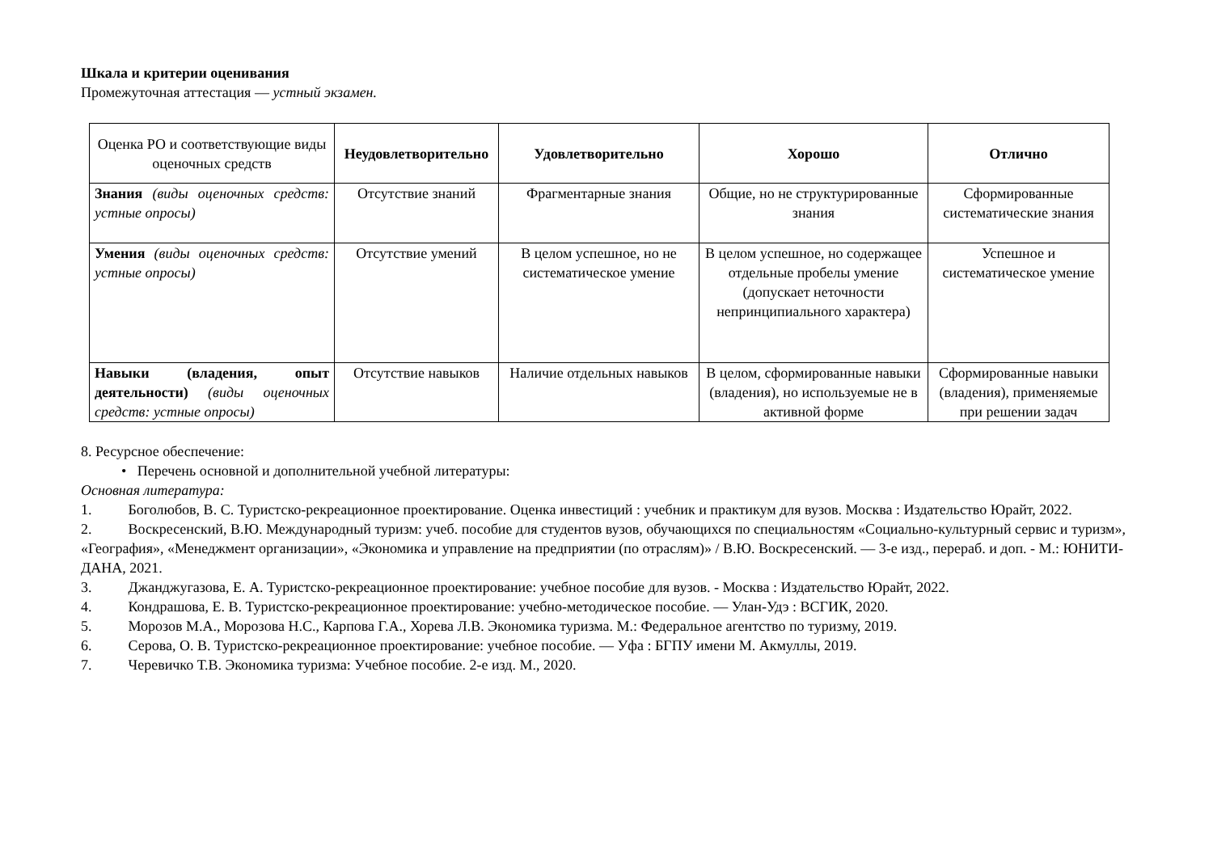Шкала и критерии оценивания
Промежуточная аттестация — устный экзамен.
| Оценка РО и соответствующие виды оценочных средств | Неудовлетворительно | Удовлетворительно | Хорошо | Отлично |
| --- | --- | --- | --- | --- |
| Знания (виды оценочных средств: устные опросы) | Отсутствие знаний | Фрагментарные знания | Общие, но не структурированные знания | Сформированные систематические знания |
| Умения (виды оценочных средств: устные опросы) | Отсутствие умений | В целом успешное, но не систематическое умение | В целом успешное, но содержащее отдельные пробелы умение (допускает неточности непринципиального характера) | Успешное и систематическое умение |
| Навыки (владения, опыт деятельности) (виды оценочных средств: устные опросы) | Отсутствие навыков | Наличие отдельных навыков | В целом, сформированные навыки (владения), но используемые не в активной форме | Сформированные навыки (владения), применяемые при решении задач |
8. Ресурсное обеспечение:
• Перечень основной и дополнительной учебной литературы:
Основная литература:
1. Боголюбов, В. С. Туристско-рекреационное проектирование. Оценка инвестиций : учебник и практикум для вузов. Москва : Издательство Юрайт, 2022.
2. Воскресенский, В.Ю. Международный туризм: учеб. пособие для студентов вузов, обучающихся по специальностям «Социально-культурный сервис и туризм», «География», «Менеджмент организации», «Экономика и управление на предприятии (по отраслям)» / В.Ю. Воскресенский. — 3-е изд., перераб. и доп. - М.: ЮНИТИ-ДАНА, 2021.
3. Джанджугазова, Е. А. Туристско-рекреационное проектирование: учебное пособие для вузов. - Москва : Издательство Юрайт, 2022.
4. Кондрашова, Е. В. Туристско-рекреационное проектирование: учебно-методическое пособие. — Улан-Удэ : ВСГИК, 2020.
5. Морозов М.А., Морозова Н.С., Карпова Г.А., Хорева Л.В. Экономика туризма. М.: Федеральное агентство по туризму, 2019.
6. Серова, О. В. Туристско-рекреационное проектирование: учебное пособие. — Уфа : БГПУ имени М. Акмуллы, 2019.
7. Черевичко Т.В. Экономика туризма: Учебное пособие. 2-е изд. М., 2020.